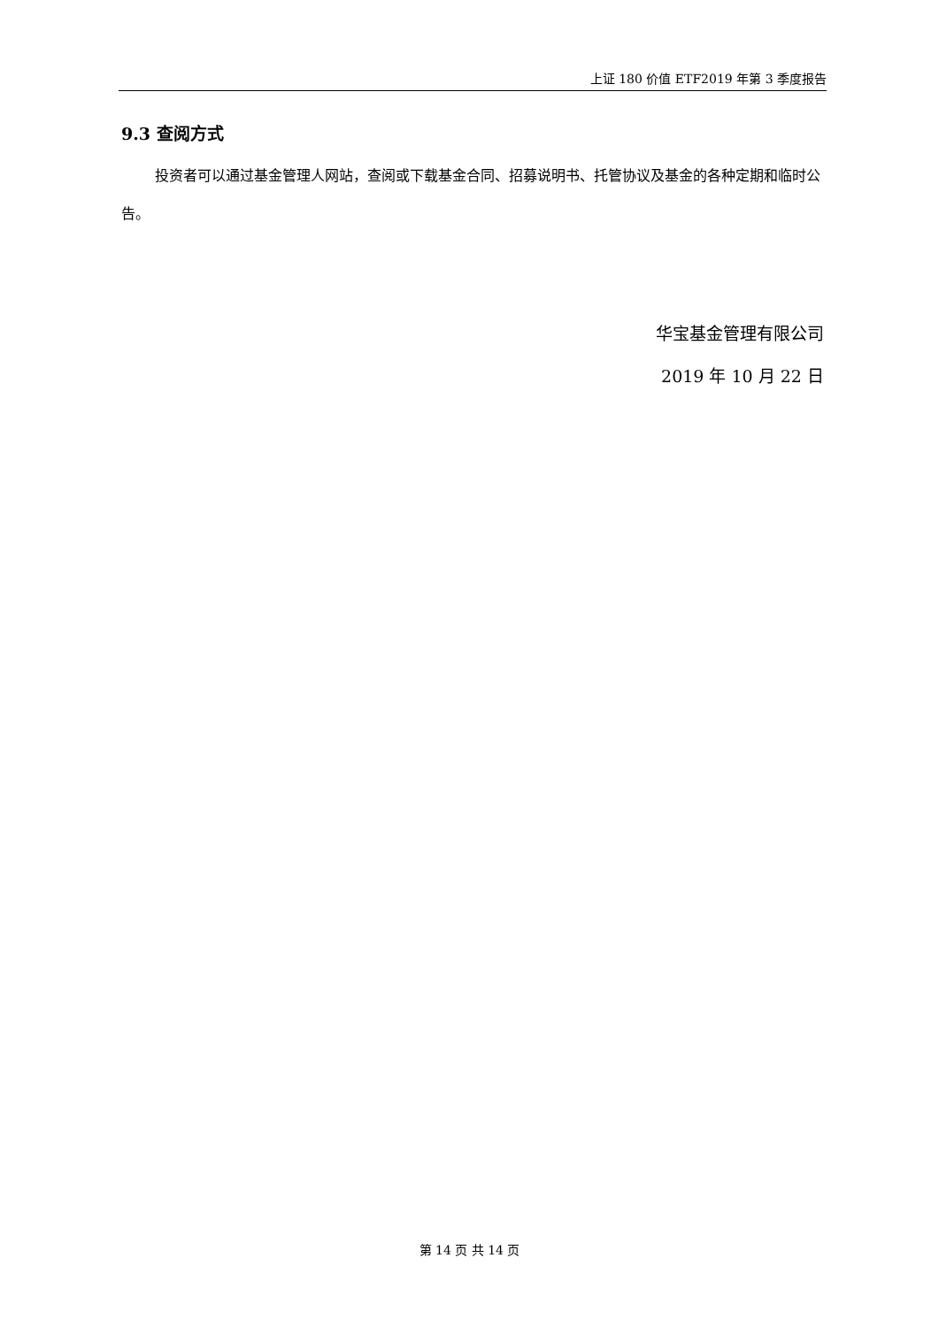上证 180 价值 ETF2019 年第 3 季度报告
9.3 查阅方式
投资者可以通过基金管理人网站，查阅或下载基金合同、招募说明书、托管协议及基金的各种定期和临时公告。
华宝基金管理有限公司
2019 年 10 月 22 日
第 14 页 共 14 页